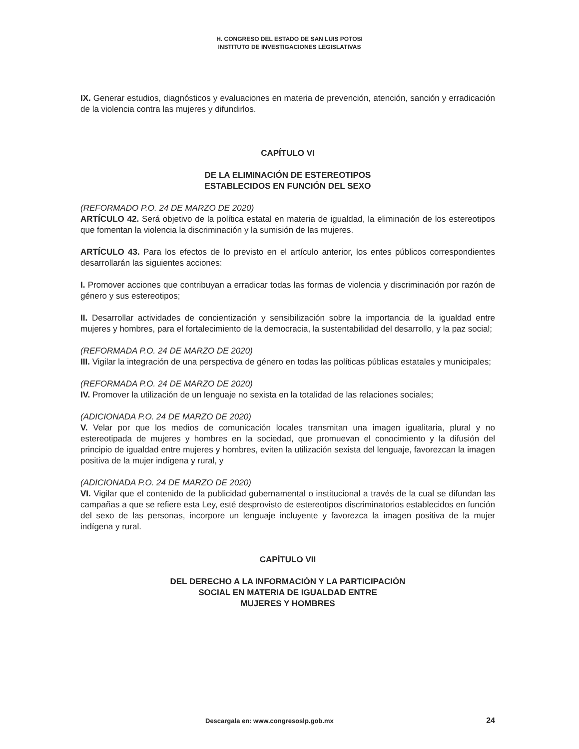H. CONGRESO DEL ESTADO DE SAN LUIS POTOSI
INSTITUTO DE INVESTIGACIONES LEGISLATIVAS
IX. Generar estudios, diagnósticos y evaluaciones en materia de prevención, atención, sanción y erradicación de la violencia contra las mujeres y difundirlos.
CAPÍTULO VI
DE LA ELIMINACIÓN DE ESTEREOTIPOS
ESTABLECIDOS EN FUNCIÓN DEL SEXO
(REFORMADO P.O. 24 DE MARZO DE 2020)
ARTÍCULO 42. Será objetivo de la política estatal en materia de igualdad, la eliminación de los estereotipos que fomentan la violencia la discriminación y la sumisión de las mujeres.
ARTÍCULO 43. Para los efectos de lo previsto en el artículo anterior, los entes públicos correspondientes desarrollarán las siguientes acciones:
I. Promover acciones que contribuyan a erradicar todas las formas de violencia y discriminación por razón de género y sus estereotipos;
II. Desarrollar actividades de concientización y sensibilización sobre la importancia de la igualdad entre mujeres y hombres, para el fortalecimiento de la democracia, la sustentabilidad del desarrollo, y la paz social;
(REFORMADA P.O. 24 DE MARZO DE 2020)
III. Vigilar la integración de una perspectiva de género en todas las políticas públicas estatales y municipales;
(REFORMADA P.O. 24 DE MARZO DE 2020)
IV. Promover la utilización de un lenguaje no sexista en la totalidad de las relaciones sociales;
(ADICIONADA P.O. 24 DE MARZO DE 2020)
V. Velar por que los medios de comunicación locales transmitan una imagen igualitaria, plural y no estereotipada de mujeres y hombres en la sociedad, que promuevan el conocimiento y la difusión del principio de igualdad entre mujeres y hombres, eviten la utilización sexista del lenguaje, favorezcan la imagen positiva de la mujer indígena y rural, y
(ADICIONADA P.O. 24 DE MARZO DE 2020)
VI. Vigilar que el contenido de la publicidad gubernamental o institucional a través de la cual se difundan las campañas a que se refiere esta Ley, esté desprovisto de estereotipos discriminatorios establecidos en función del sexo de las personas, incorpore un lenguaje incluyente y favorezca la imagen positiva de la mujer indígena y rural.
CAPÍTULO VII
DEL DERECHO A LA INFORMACIÓN Y LA PARTICIPACIÓN
SOCIAL EN MATERIA DE IGUALDAD ENTRE
MUJERES Y HOMBRES
Descargala en: www.congresoslp.gob.mx 24